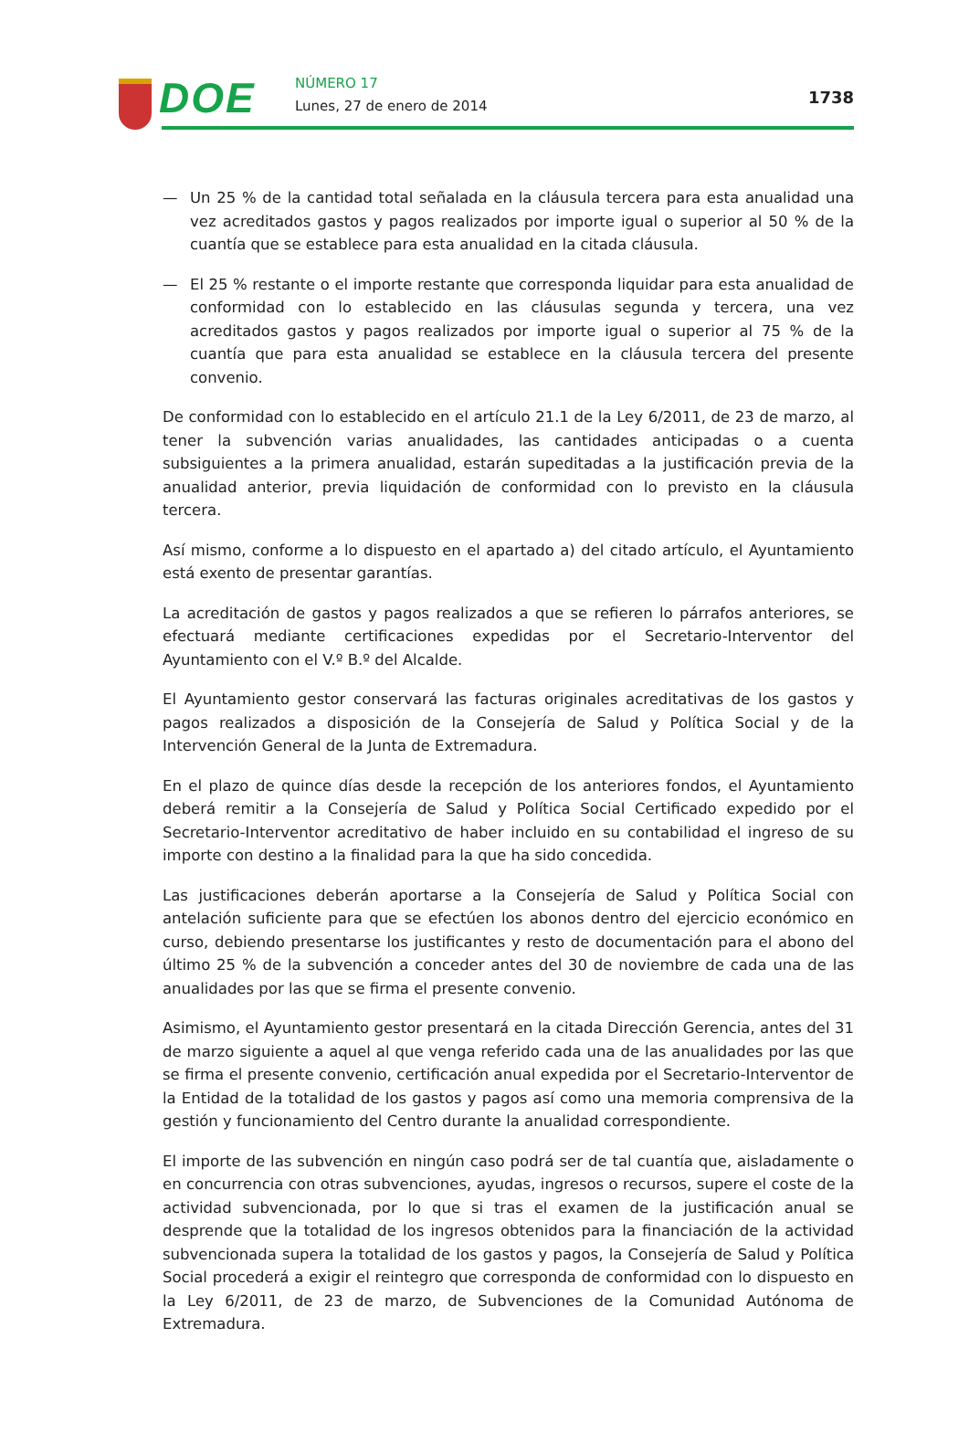DOE NÚMERO 17
Lunes, 27 de enero de 2014 1738
— Un 25 % de la cantidad total señalada en la cláusula tercera para esta anualidad una vez acreditados gastos y pagos realizados por importe igual o superior al 50 % de la cuantía que se establece para esta anualidad en la citada cláusula.
— El 25 % restante o el importe restante que corresponda liquidar para esta anualidad de conformidad con lo establecido en las cláusulas segunda y tercera, una vez acreditados gastos y pagos realizados por importe igual o superior al 75 % de la cuantía que para esta anualidad se establece en la cláusula tercera del presente convenio.
De conformidad con lo establecido en el artículo 21.1 de la Ley 6/2011, de 23 de marzo, al tener la subvención varias anualidades, las cantidades anticipadas o a cuenta subsiguientes a la primera anualidad, estarán supeditadas a la justificación previa de la anualidad anterior, previa liquidación de conformidad con lo previsto en la cláusula tercera.
Así mismo, conforme a lo dispuesto en el apartado a) del citado artículo, el Ayuntamiento está exento de presentar garantías.
La acreditación de gastos y pagos realizados a que se refieren lo párrafos anteriores, se efectuará mediante certificaciones expedidas por el Secretario-Interventor del Ayuntamiento con el V.º B.º del Alcalde.
El Ayuntamiento gestor conservará las facturas originales acreditativas de los gastos y pagos realizados a disposición de la Consejería de Salud y Política Social y de la Intervención General de la Junta de Extremadura.
En el plazo de quince días desde la recepción de los anteriores fondos, el Ayuntamiento deberá remitir a la Consejería de Salud y Política Social Certificado expedido por el Secretario-Interventor acreditativo de haber incluido en su contabilidad el ingreso de su importe con destino a la finalidad para la que ha sido concedida.
Las justificaciones deberán aportarse a la Consejería de Salud y Política Social con antelación suficiente para que se efectúen los abonos dentro del ejercicio económico en curso, debiendo presentarse los justificantes y resto de documentación para el abono del último 25 % de la subvención a conceder antes del 30 de noviembre de cada una de las anualidades por las que se firma el presente convenio.
Asimismo, el Ayuntamiento gestor presentará en la citada Dirección Gerencia, antes del 31 de marzo siguiente a aquel al que venga referido cada una de las anualidades por las que se firma el presente convenio, certificación anual expedida por el Secretario-Interventor de la Entidad de la totalidad de los gastos y pagos así como una memoria comprensiva de la gestión y funcionamiento del Centro durante la anualidad correspondiente.
El importe de las subvención en ningún caso podrá ser de tal cuantía que, aisladamente o en concurrencia con otras subvenciones, ayudas, ingresos o recursos, supere el coste de la actividad subvencionada, por lo que si tras el examen de la justificación anual se desprende que la totalidad de los ingresos obtenidos para la financiación de la actividad subvencionada supera la totalidad de los gastos y pagos, la Consejería de Salud y Política Social procederá a exigir el reintegro que corresponda de conformidad con lo dispuesto en la Ley 6/2011, de 23 de marzo, de Subvenciones de la Comunidad Autónoma de Extremadura.